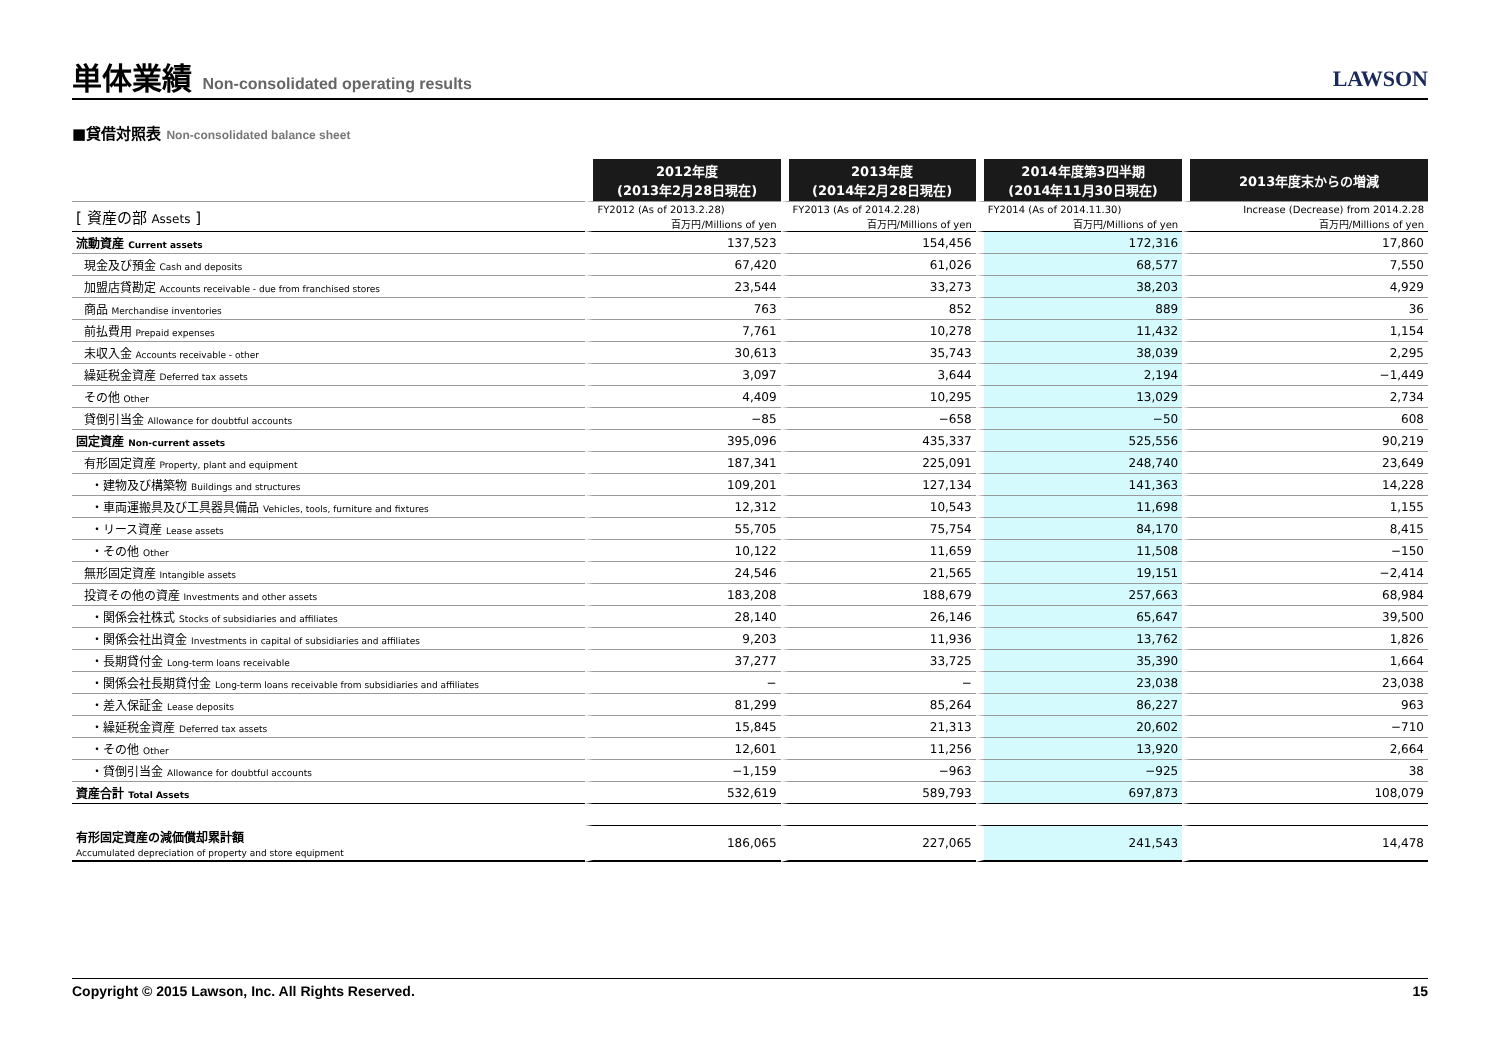単体業績 Non-consolidated operating results
LAWSON
■貸借対照表 Non-consolidated balance sheet
| | 2012年度 (2013年2月28日現在) | 2013年度 (2014年2月28日現在) | 2014年度第3四半期 (2014年11月30日現在) | 2013年度末からの増減 |
| [ 資産の部 Assets ] | FY2012 (As of 2013.2.28) | FY2013 (As of 2014.2.28) | FY2014 (As of 2014.11.30) | Increase (Decrease) from 2014.2.28 |
| | 百万円/Millions of yen | 百万円/Millions of yen | 百万円/Millions of yen | 百万円/Millions of yen |
| 流動資産 Current assets | 137,523 | 154,456 | 172,316 | 17,860 |
| 現金及び預金 Cash and deposits | 67,420 | 61,026 | 68,577 | 7,550 |
| 加盟店貸勘定 Accounts receivable - due from franchised stores | 23,544 | 33,273 | 38,203 | 4,929 |
| 商品 Merchandise inventories | 763 | 852 | 889 | 36 |
| 前払費用 Prepaid expenses | 7,761 | 10,278 | 11,432 | 1,154 |
| 未収入金 Accounts receivable - other | 30,613 | 35,743 | 38,039 | 2,295 |
| 繰延税金資産 Deferred tax assets | 3,097 | 3,644 | 2,194 | −1,449 |
| その他 Other | 4,409 | 10,295 | 13,029 | 2,734 |
| 貸倒引当金 Allowance for doubtful accounts | −85 | −658 | −50 | 608 |
| 固定資産 Non-current assets | 395,096 | 435,337 | 525,556 | 90,219 |
| 有形固定資産 Property, plant and equipment | 187,341 | 225,091 | 248,740 | 23,649 |
| ・建物及び構築物 Buildings and structures | 109,201 | 127,134 | 141,363 | 14,228 |
| ・車両運搬具及び工具器具備品 Vehicles, tools, furniture and fixtures | 12,312 | 10,543 | 11,698 | 1,155 |
| ・リース資産 Lease assets | 55,705 | 75,754 | 84,170 | 8,415 |
| ・その他 Other | 10,122 | 11,659 | 11,508 | −150 |
| 無形固定資産 Intangible assets | 24,546 | 21,565 | 19,151 | −2,414 |
| 投資その他の資産 Investments and other assets | 183,208 | 188,679 | 257,663 | 68,984 |
| ・関係会社株式 Stocks of subsidiaries and affiliates | 28,140 | 26,146 | 65,647 | 39,500 |
| ・関係会社出資金 Investments in capital of subsidiaries and affiliates | 9,203 | 11,936 | 13,762 | 1,826 |
| ・長期貸付金 Long-term loans receivable | 37,277 | 33,725 | 35,390 | 1,664 |
| ・関係会社長期貸付金 Long-term loans receivable from subsidiaries and affiliates | − | − | 23,038 | 23,038 |
| ・差入保証金 Lease deposits | 81,299 | 85,264 | 86,227 | 963 |
| ・繰延税金資産 Deferred tax assets | 15,845 | 21,313 | 20,602 | −710 |
| ・その他 Other | 12,601 | 11,256 | 13,920 | 2,664 |
| ・貸倒引当金 Allowance for doubtful accounts | −1,159 | −963 | −925 | 38 |
| 資産合計 Total Assets | 532,619 | 589,793 | 697,873 | 108,079 |
| 有形固定資産の減価償却累計額 Accumulated depreciation of property and store equipment | 186,065 | 227,065 | 241,543 | 14,478 |
Copyright © 2015 Lawson, Inc. All Rights Reserved. 15